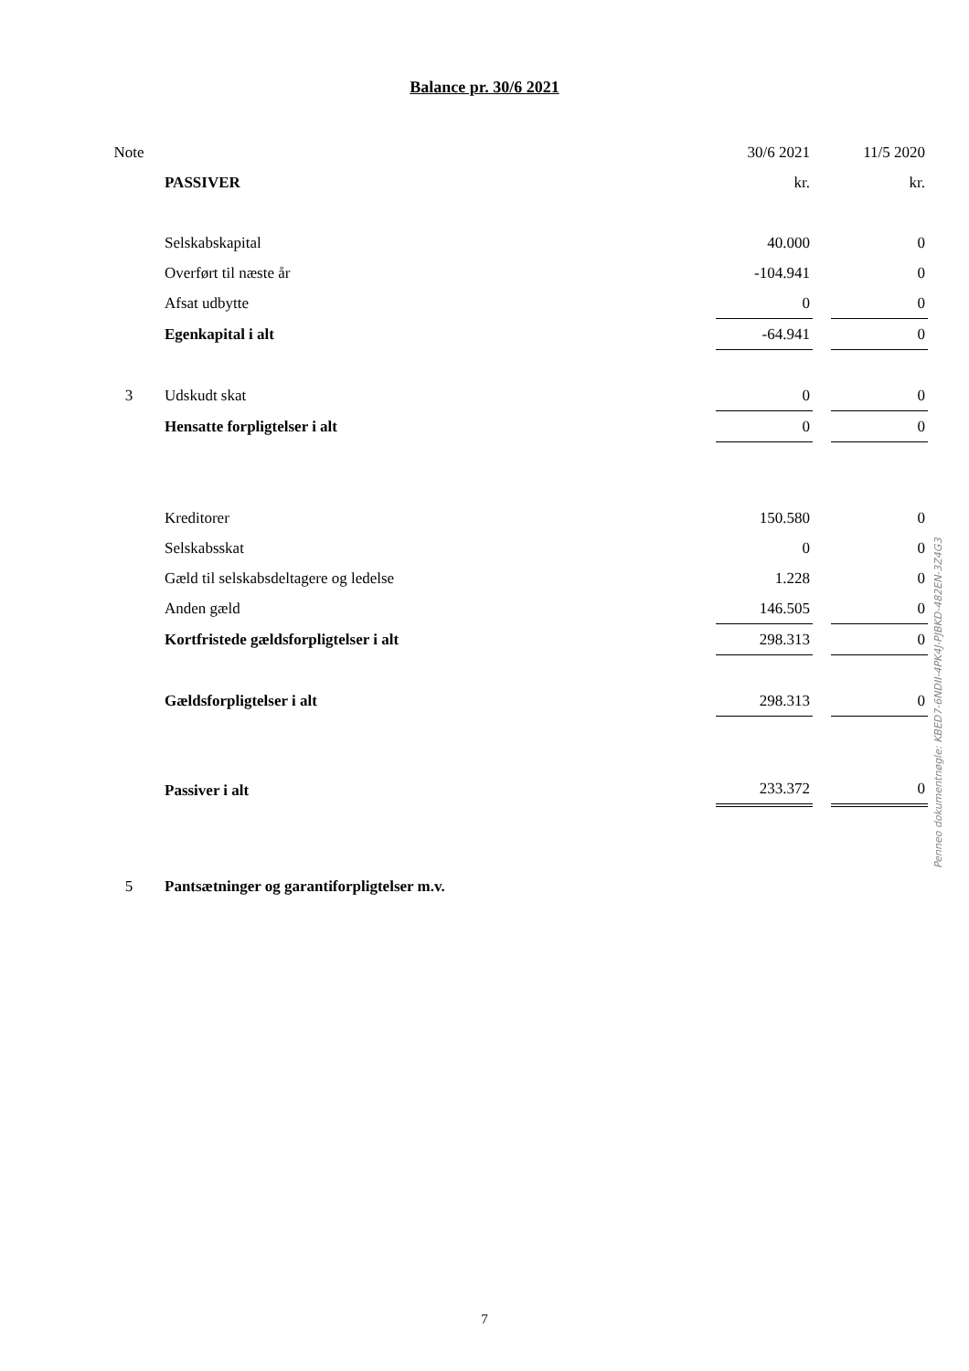Balance pr. 30/6 2021
| Note | | 30/6 2021 | | 11/5 2020 |
| --- | --- | --- | --- | --- |
| | PASSIVER | kr. | | kr. |
| | Selskabskapital | 40.000 | | 0 |
| | Overført til næste år | -104.941 | | 0 |
| | Afsat udbytte | 0 | | 0 |
| | Egenkapital i alt | -64.941 | | 0 |
| 3 | Udskudt skat | 0 | | 0 |
| | Hensatte forpligtelser i alt | 0 | | 0 |
| | Kreditorer | 150.580 | | 0 |
| | Selskabsskat | 0 | | 0 |
| | Gæld til selskabsdeltagere og ledelse | 1.228 | | 0 |
| | Anden gæld | 146.505 | | 0 |
| | Kortfristede gældsforpligtelser i alt | 298.313 | | 0 |
| | Gældsforpligtelser i alt | 298.313 | | 0 |
| | Passiver i alt | 233.372 | | 0 |
| 5 | Pantsætninger og garantiforpligtelser m.v. | | | |
Penneo dokumentnøgle: KBED7-6NDII-4PK4J-PJBKD-482EN-3Z4G3
7